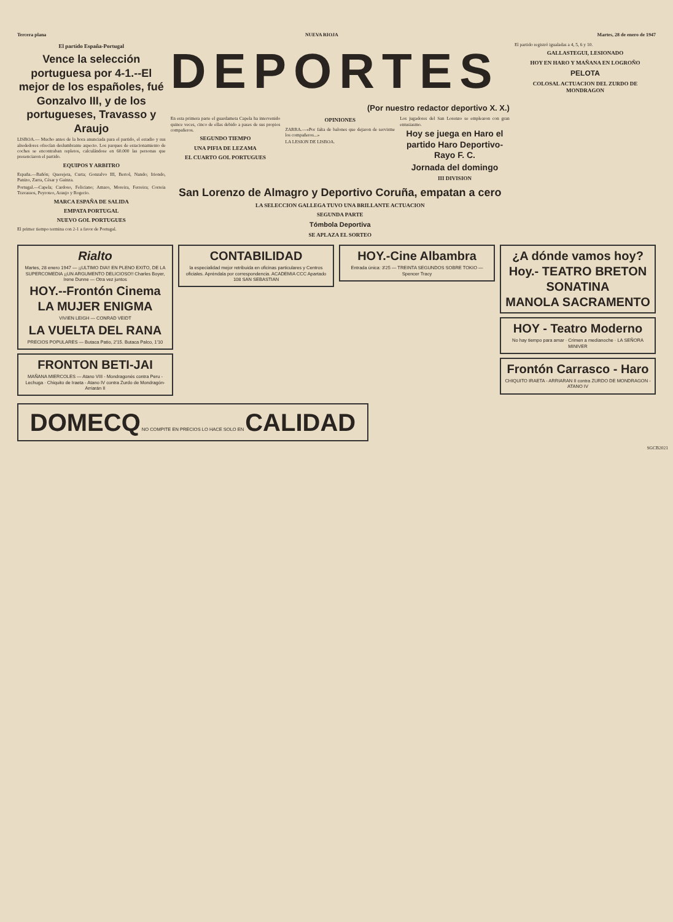Tercera plana NUEVA RIOJA Martes, 28 de enero de 1947
El partido España-Portugal
Vence la selección portuguesa por 4-1.--El mejor de los españoles, fué Gonzalvo III, y de los portugueses, Travasso y Araujo
LISBOA.— Mucho antes de la hora anunciada para el partido, el estadio y sus alrededores ofrecían deslumbrante aspecto. Los parques de estacionamiento de coches se encontraban repletos, calculándose en 60.000 las personas que presenciaron el partido.
EQUIPOS Y ARBITRO
España.—Bañón; Querejeta, Curta; Gonzalvo III, Bertol, Nando; Iriondo, Panizo, Zarra, César y Gainza.
Portugal.—Capela; Cardoso, Feliciano; Amaro, Moreira, Ferreira; Correia Travassos, Peyroteo, Araujo y Rogerio.
MARCA ESPAÑA DE SALIDA
EMPATA PORTUGAL
NUEVO GOL PORTUGUES
El primer tiempo termina con 2-1 a favor de Portugal.
DEPORTES
(Por nuestro redactor deportivo X. X.)
En esta primera parte el guardameta Capela ha intervenido quince veces, cinco de ellas debido a pases de sus propios compañeros.
SEGUNDO TIEMPO
UNA PIFIA DE LEZAMA
EL CUARTO GOL PORTUGUES
OPINIONES
ZARRA.—«Por falta de balones que dejaron de servirme los compañeros...»
LA LESION DE LISBOA.
Los jugadores del San Lorenzo se emplearon con gran entusiasmo.
Hoy se juega en Haro el partido Haro Deportivo-Rayo F. C.
Jornada del domingo
III DIVISION
San Lorenzo de Almagro y Deportivo Coruña, empatan a cero
LA SELECCION GALLEGA TUVO UNA BRILLANTE ACTUACION
SEGUNDA PARTE
Tómbola Deportiva
SE APLAZA EL SORTEO
El partido registró igualadas a 4, 5, 6 y 10.
GALLASTEGUI, LESIONADO
HOY EN HARO Y MAÑANA EN LOGROÑO
PELOTA
COLOSAL ACTUACION DEL ZURDO DE MONDRAGON
Rialto
Martes, 28 enero 1947 — ¡¡ULTIMO DIA!! EN PLENO EXITO, DE LA SUPERCOMEDIA ¡¡UN ARGUMENTO DELICIOSO!! Charles Boyer, Irene Dunne — Otra vez juntos
HOY.--Frontón Cinema
LA MUJER ENIGMA
VIVIEN LEIGH — CONRAD VEIDT
LA VUELTA DEL RANA
PRECIOS POPULARES — Butaca Patio, 2'15. Butaca Palco, 1'10
FRONTON BETI-JAI
MAÑANA MIERCOLES — Atano VIII - Mondragonés contra Peru - Lechuga · Chiquito de Iraeta - Atano IV contra Zurdo de Mondragón-Arriarán II
CONTABILIDAD
la especialidad mejor retribuida en oficinas particulares y Centros oficiales. Apréndala por correspondencia. ACADEMIA CCC Apartado 108 SAN SEBASTIAN
HOY.-Cine Albambra
Entrada única: 3'25 — TREINTA SEGUNDOS SOBRE TOKIO — Spencer Tracy
¿A dónde vamos hoy?
Hoy.- TEATRO BRETON
SONATINA
MANOLA SACRAMENTO
HOY - Teatro Moderno
No hay tiempo para amar · Crimen a medianoche · LA SEÑORA MINIVER
Frontón Carrasco - Haro
CHIQUITO IRAETA - ARRIARAN II contra ZURDO DE MONDRAGON - ATANO IV
DOMECQ NO COMPITE EN PRECIOS LO HACE SOLO EN CALIDAD
SGCB2021